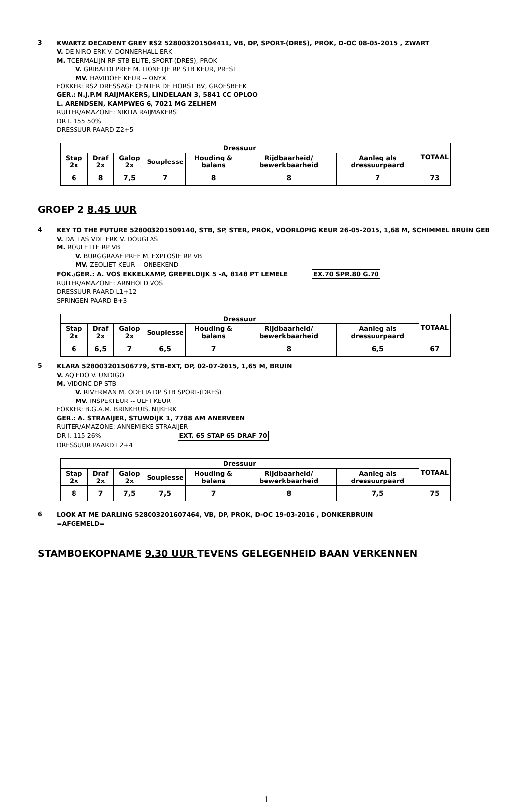3
KWARTZ DECADENT GREY RS2 528003201504411, VB, DP, SPORT-(DRES), PROK, D-OC 08-05-2015 , ZWART
V. DE NIRO ERK V. DONNERHALL ERK
M. TOERMALIJN RP STB ELITE, SPORT-(DRES), PROK
V. GRIBALDI PREF M. LIONETJE RP STB KEUR, PREST
MV. HAVIDOFF KEUR -- ONYX
FOKKER: RS2 DRESSAGE CENTER DE HORST BV, GROESBEEK
GER.: N.J.P.M RAIJMAKERS, LINDELAAN 3, 5841 CC OPLOO
L. ARENDSEN, KAMPWEG 6, 7021 MG ZELHEM
RUITER/AMAZONE: NIKITA RAIJMAKERS
DR I. 155 50%
DRESSUUR PAARD Z2+5
| Dressuur | | | | | | | TOTAAL |
| --- | --- | --- | --- | --- | --- | --- | --- |
| Stap 2x | Draf 2x | Galop 2x | Souplesse | Houding & balans | Rijdbaarheid/ bewerkbaarheid | Aanleg als dressuurpaard | |
| 6 | 8 | 7,5 | 7 | 8 | 8 | 7 | 73 |
GROEP 2 8.45 UUR
4
KEY TO THE FUTURE 528003201509140, STB, SP, STER, PROK, VOORLOPIG KEUR 26-05-2015, 1,68 M, SCHIMMEL BRUIN GEB
V. DALLAS VDL ERK V. DOUGLAS
M. ROULETTE RP VB
V. BURGGRAAF PREF M. EXPLOSIE RP VB
MV. ZEOLIET KEUR -- ONBEKEND
FOK./GER.: A. VOS EKKELKAMP, GREFELDIJK 5 -A, 8148 PT LEMELE EX.70 SPR.80 G.70
RUITER/AMAZONE: ARNHOLD VOS
DRESSUUR PAARD L1+12
SPRINGEN PAARD B+3
| Dressuur | | | | | | | TOTAAL |
| --- | --- | --- | --- | --- | --- | --- | --- |
| Stap 2x | Draf 2x | Galop 2x | Souplesse | Houding & balans | Rijdbaarheid/ bewerkbaarheid | Aanleg als dressuurpaard | |
| 6 | 6,5 | 7 | 6,5 | 7 | 8 | 6,5 | 67 |
5
KLARA 528003201506779, STB-EXT, DP, 02-07-2015, 1,65 M, BRUIN
V. AQIEDO V. UNDIGO
M. VIDONC DP STB
V. RIVERMAN M. ODELIA DP STB SPORT-(DRES)
MV. INSPEKTEUR -- ULFT KEUR
FOKKER: B.G.A.M. BRINKHUIS, NIJKERK
GER.: A. STRAAIJER, STUWDIJK 1, 7788 AM ANERVEEN
RUITER/AMAZONE: ANNEMIEKE STRAAIJER
DR I. 115 26% EXT. 65 STAP 65 DRAF 70
DRESSUUR PAARD L2+4
| Dressuur | | | | | | | TOTAAL |
| --- | --- | --- | --- | --- | --- | --- | --- |
| Stap 2x | Draf 2x | Galop 2x | Souplesse | Houding & balans | Rijdbaarheid/ bewerkbaarheid | Aanleg als dressuurpaard | |
| 8 | 7 | 7,5 | 7,5 | 7 | 8 | 7,5 | 75 |
6
LOOK AT ME DARLING 528003201607464, VB, DP, PROK, D-OC 19-03-2016 , DONKERBRUIN
=AFGEMELD=
STAMBOEKOPNAME 9.30 UUR TEVENS GELEGENHEID BAAN VERKENNEN
1